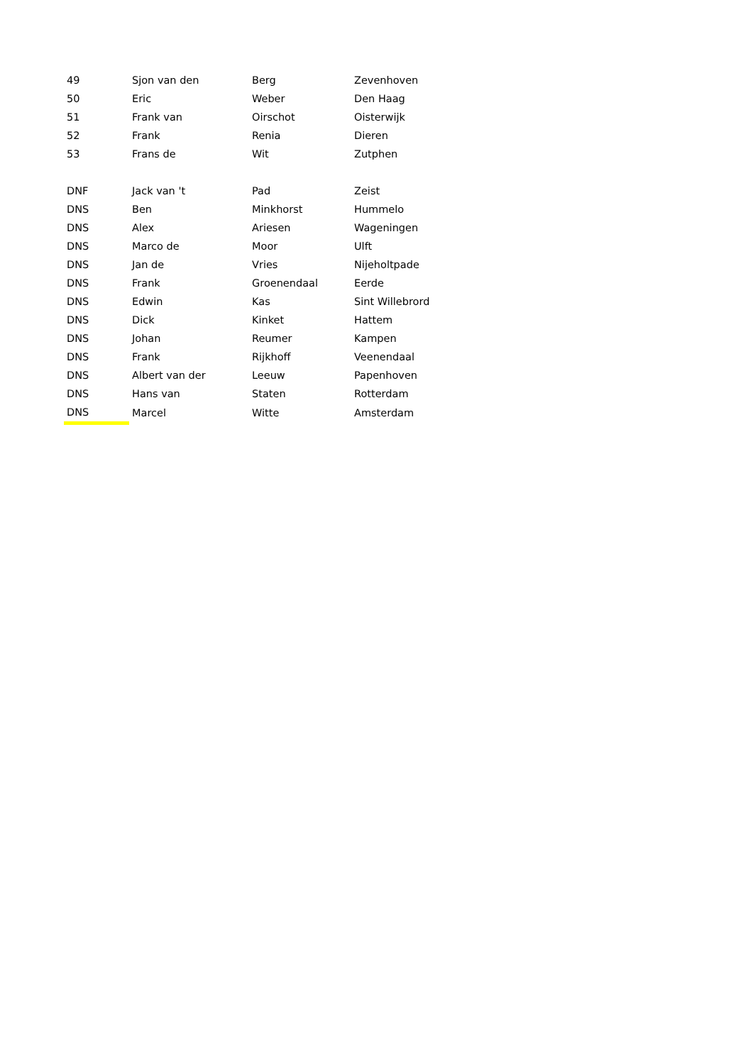| 49 | Sjon van den | Berg | Zevenhoven |
| 50 | Eric | Weber | Den Haag |
| 51 | Frank van | Oirschot | Oisterwijk |
| 52 | Frank | Renia | Dieren |
| 53 | Frans de | Wit | Zutphen |
| DNF | Jack van 't | Pad | Zeist |
| DNS | Ben | Minkhorst | Hummelo |
| DNS | Alex | Ariesen | Wageningen |
| DNS | Marco de | Moor | Ulft |
| DNS | Jan de | Vries | Nijeholtpade |
| DNS | Frank | Groenendaal | Eerde |
| DNS | Edwin | Kas | Sint Willebrord |
| DNS | Dick | Kinket | Hattem |
| DNS | Johan | Reumer | Kampen |
| DNS | Frank | Rijkhoff | Veenendaal |
| DNS | Albert van der | Leeuw | Papenhoven |
| DNS | Hans van | Staten | Rotterdam |
| DNS | Marcel | Witte | Amsterdam |